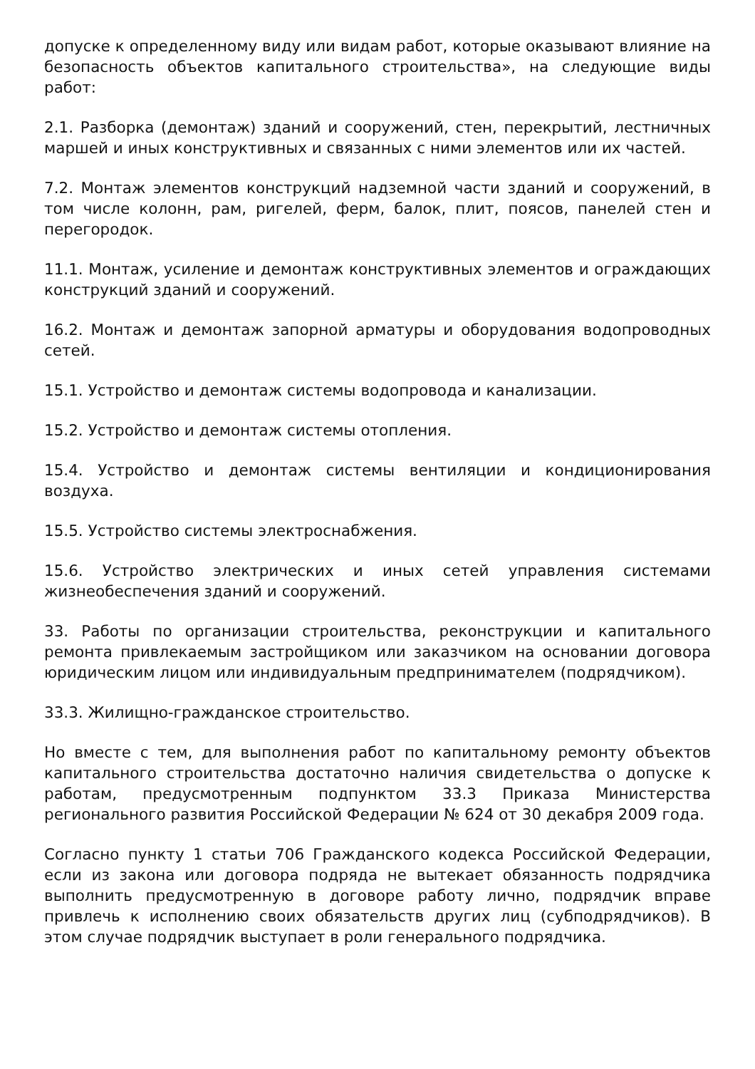допуске к определенному виду или видам работ, которые оказывают влияние на безопасность объектов капитального строительства», на следующие виды работ:
2.1. Разборка (демонтаж) зданий и сооружений, стен, перекрытий, лестничных маршей и иных конструктивных и связанных с ними элементов или их частей.
7.2. Монтаж элементов конструкций надземной части зданий и сооружений, в том числе колонн, рам, ригелей, ферм, балок, плит, поясов, панелей стен и перегородок.
11.1. Монтаж, усиление и демонтаж конструктивных элементов и ограждающих конструкций зданий и сооружений.
16.2. Монтаж и демонтаж запорной арматуры и оборудования водопроводных сетей.
15.1. Устройство и демонтаж системы водопровода и канализации.
15.2. Устройство и демонтаж системы отопления.
15.4. Устройство и демонтаж системы вентиляции и кондиционирования воздуха.
15.5. Устройство системы электроснабжения.
15.6. Устройство электрических и иных сетей управления системами жизнеобеспечения зданий и сооружений.
33. Работы по организации строительства, реконструкции и капитального ремонта привлекаемым застройщиком или заказчиком на основании договора юридическим лицом или индивидуальным предпринимателем (подрядчиком).
33.3. Жилищно-гражданское строительство.
Но вместе с тем, для выполнения работ по капитальному ремонту объектов капитального строительства достаточно наличия свидетельства о допуске к работам, предусмотренным подпунктом 33.3 Приказа Министерства регионального развития Российской Федерации № 624 от 30 декабря 2009 года.
Согласно пункту 1 статьи 706 Гражданского кодекса Российской Федерации, если из закона или договора подряда не вытекает обязанность подрядчика выполнить предусмотренную в договоре работу лично, подрядчик вправе привлечь к исполнению своих обязательств других лиц (субподрядчиков). В этом случае подрядчик выступает в роли генерального подрядчика.